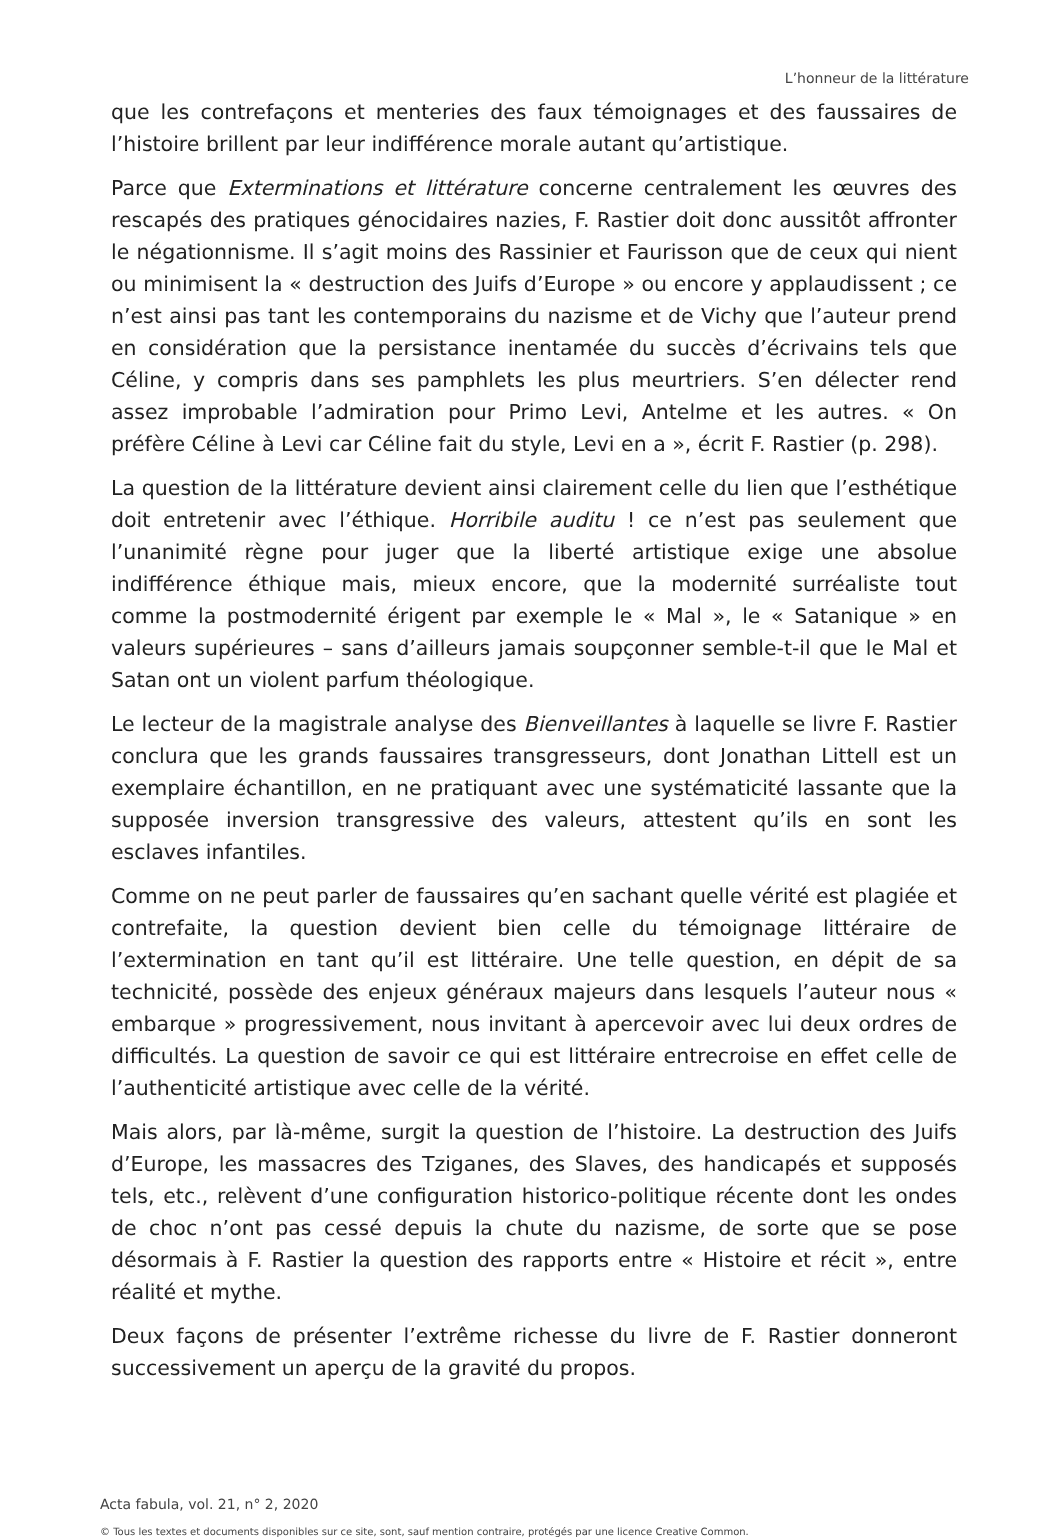L’honneur de la littérature
que les contrefaçons et menteries des faux témoignages et des faussaires de l’histoire brillent par leur indifférence morale autant qu’artistique.
Parce que Exterminations et littérature concerne centralement les œuvres des rescapés des pratiques génocidaires nazies, F. Rastier doit donc aussitôt affronter le négationnisme. Il s’agit moins des Rassinier et Faurisson que de ceux qui nient ou minimisent la « destruction des Juifs d’Europe » ou encore y applaudissent ; ce n’est ainsi pas tant les contemporains du nazisme et de Vichy que l’auteur prend en considération que la persistance inentamée du succès d’écrivains tels que Céline, y compris dans ses pamphlets les plus meurtriers. S’en délecter rend assez improbable l’admiration pour Primo Levi, Antelme et les autres. « On préfère Céline à Levi car Céline fait du style, Levi en a », écrit F. Rastier (p. 298).
La question de la littérature devient ainsi clairement celle du lien que l’esthétique doit entretenir avec l’éthique. Horribile auditu ! ce n’est pas seulement que l’unanimité règne pour juger que la liberté artistique exige une absolue indifférence éthique mais, mieux encore, que la modernité surréaliste tout comme la postmodernité érigent par exemple le « Mal », le « Satanique » en valeurs supérieures – sans d’ailleurs jamais soupçonner semble-t-il que le Mal et Satan ont un violent parfum théologique.
Le lecteur de la magistrale analyse des Bienveillantes à laquelle se livre F. Rastier conclura que les grands faussaires transgresseurs, dont Jonathan Littell est un exemplaire échantillon, en ne pratiquant avec une systématicité lassante que la supposée inversion transgressive des valeurs, attestent qu’ils en sont les esclaves infantiles.
Comme on ne peut parler de faussaires qu’en sachant quelle vérité est plagiée et contrefaite, la question devient bien celle du témoignage littéraire de l’extermination en tant qu’il est littéraire. Une telle question, en dépit de sa technicité, possède des enjeux généraux majeurs dans lesquels l’auteur nous « embarque » progressivement, nous invitant à apercevoir avec lui deux ordres de difficultés. La question de savoir ce qui est littéraire entrecroise en effet celle de l’authenticité artistique avec celle de la vérité.
Mais alors, par là-même, surgit la question de l’histoire. La destruction des Juifs d’Europe, les massacres des Tziganes, des Slaves, des handicapés et supposés tels, etc., relèvent d’une configuration historico-politique récente dont les ondes de choc n’ont pas cessé depuis la chute du nazisme, de sorte que se pose désormais à F. Rastier la question des rapports entre « Histoire et récit », entre réalité et mythe.
Deux façons de présenter l’extrême richesse du livre de F. Rastier donneront successivement un aperçu de la gravité du propos.
Acta fabula, vol. 21, n° 2, 2020
© Tous les textes et documents disponibles sur ce site, sont, sauf mention contraire, protégés par une licence Creative Common.